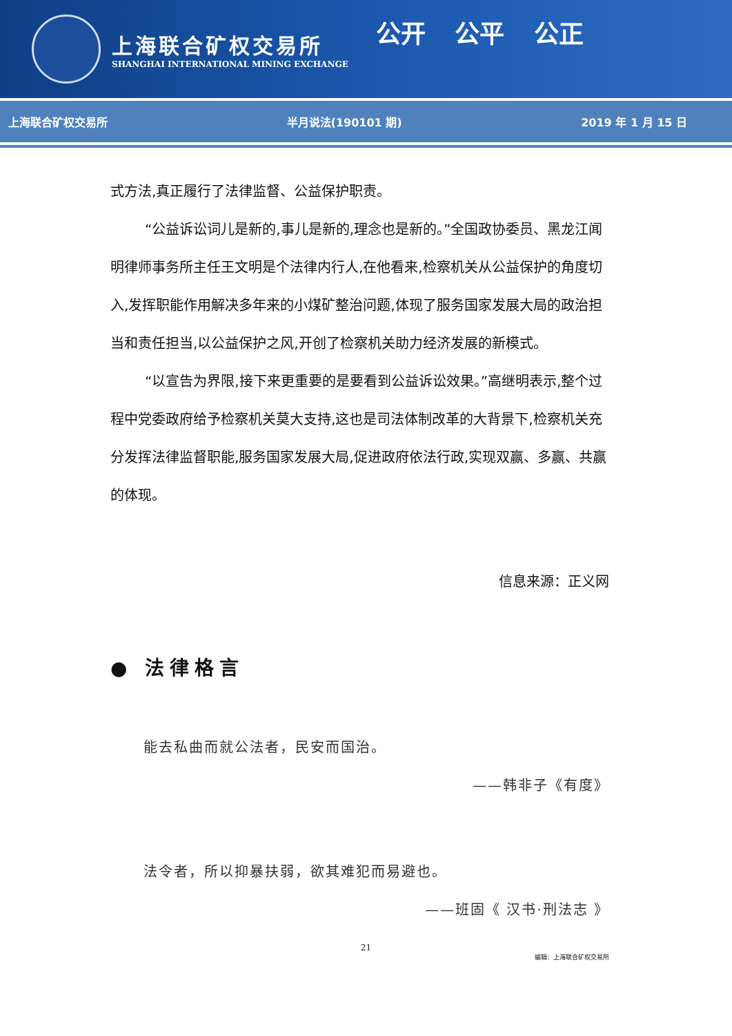上海联合矿权交易所
SHANGHAI INTERNATIONAL MINING EXCHANGE
公开 公平 公正
上海联合矿权交易所 半月说法(190101 期) 2019 年 1 月 15 日
式方法,真正履行了法律监督、公益保护职责。
“公益诉讼词儿是新的,事儿是新的,理念也是新的。”全国政协委员、黑龙江闻明律师事务所主任王文明是个法律内行人,在他看来,检察机关从公益保护的角度切入,发挥职能作用解决多年来的小煤矿整治问题,体现了服务国家发展大局的政治担当和责任担当,以公益保护之风,开创了检察机关助力经济发展的新模式。
“以宣告为界限,接下来更重要的是要看到公益诉讼效果。”高继明表示,整个过程中党委政府给予检察机关莫大支持,这也是司法体制改革的大背景下,检察机关充分发挥法律监督职能,服务国家发展大局,促进政府依法行政,实现双赢、多赢、共赢的体现。
信息来源：正义网
● 法律格言
能去私曲而就公法者，民安而国治。
——韩非子《有度》
法令者，所以抑暴扶弱，欲其难犯而易避也。
——班固《 汉书·刑法志 》
21
编辑：上海联合矿权交易所